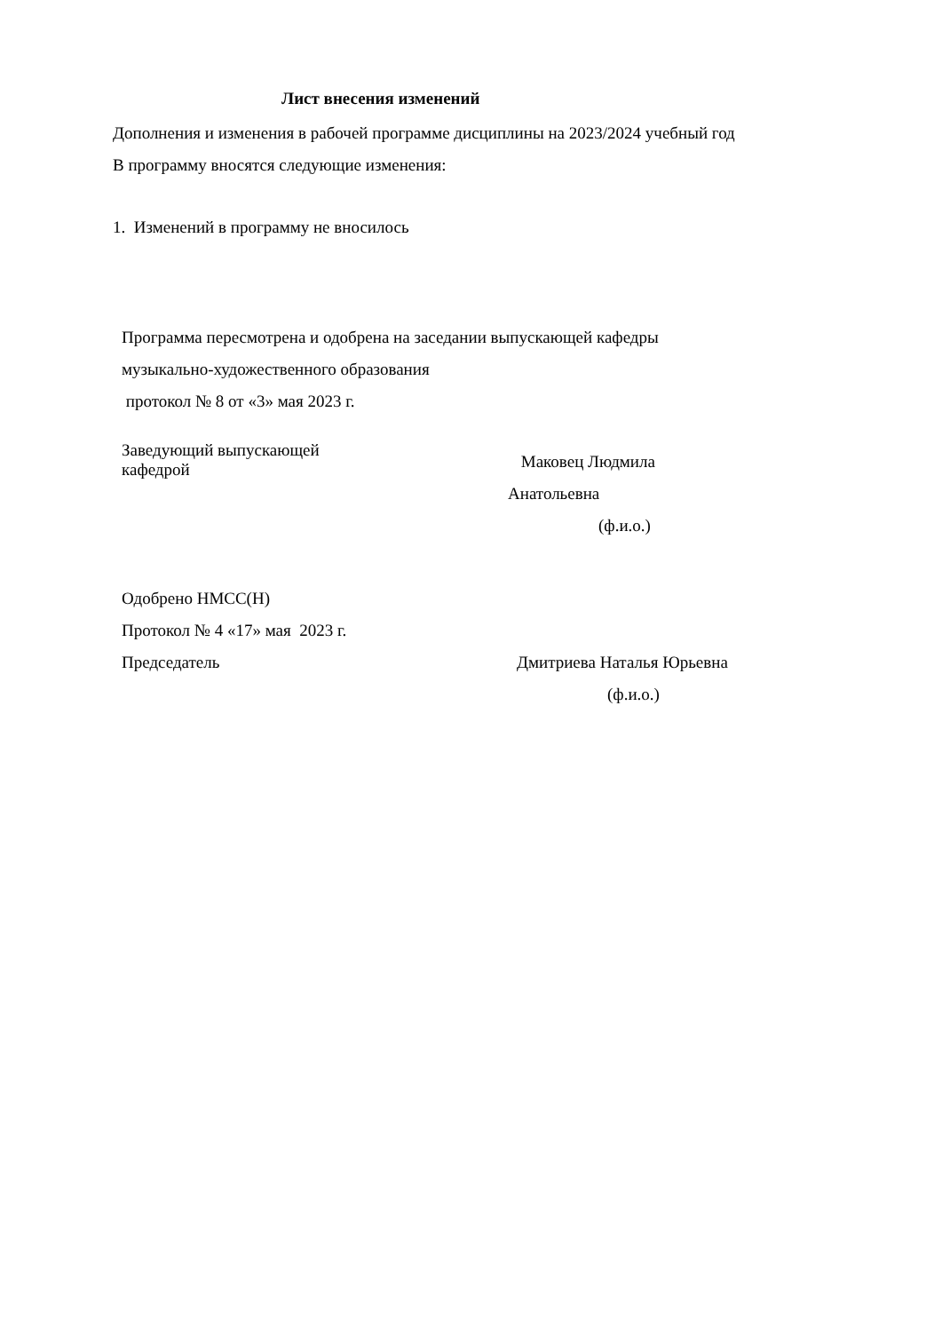Лист внесения изменений
Дополнения и изменения в рабочей программе дисциплины на 2023/2024 учебный год
В программу вносятся следующие изменения:
1. Изменений в программу не вносилось
Программа пересмотрена и одобрена на заседании выпускающей кафедры
музыкально-художественного образования
протокол № 8 от «3» мая 2023 г.
Заведующий выпускающей
кафедрой
Маковец Людмила
Анатольевна
(ф.и.о.)
Одобрено НМСС(Н)
Протокол № 4 «17» мая 2023 г.
Председатель Дмитриева Наталья Юрьевна
(ф.и.о.)